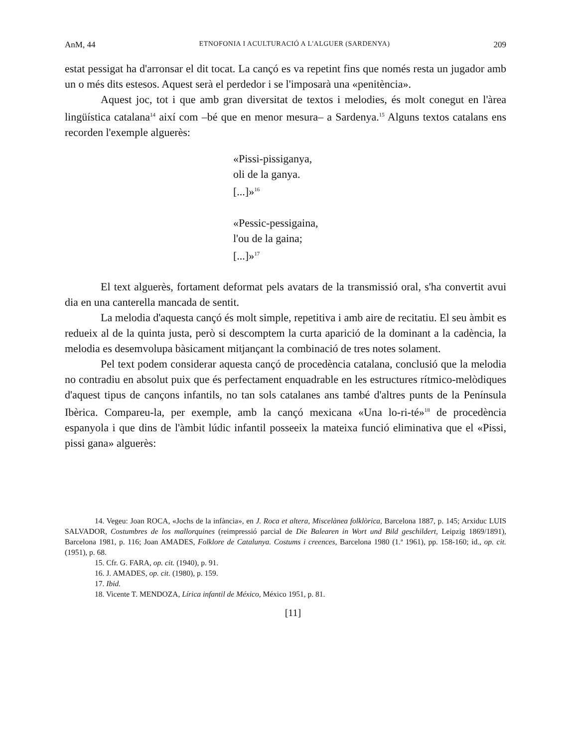AnM, 44 ETNOFONIA I ACULTURACIÓ A L'ALGUER (SARDENYA) 209
estat pessigat ha d'arronsar el dit tocat. La cançó es va repetint fins que només resta un jugador amb un o més dits estesos. Aquest serà el perdedor i se l'imposarà una «penitència».
Aquest joc, tot i que amb gran diversitat de textos i melodies, és molt conegut en l'àrea lingüística catalana<sup>14</sup> així com –bé que en menor mesura– a Sardenya.<sup>15</sup> Alguns textos catalans ens recorden l'exemple alguerès:
«Pissi-pissiganya,
oli de la ganya.
[...]»<sup>16</sup>
«Pessic-pessigaina,
l'ou de la gaina;
[...]»<sup>17</sup>
El text alguerès, fortament deformat pels avatars de la transmissió oral, s'ha convertit avui dia en una canterella mancada de sentit.
La melodia d'aquesta cançó és molt simple, repetitiva i amb aire de recitatiu. El seu àmbit es redueix al de la quinta justa, però si descomptem la curta aparició de la dominant a la cadència, la melodia es desemvolupa bàsicament mitjançant la combinació de tres notes solament.
Pel text podem considerar aquesta cançó de procedència catalana, conclusió que la melodia no contradiu en absolut puix que és perfectament enquadrable en les estructures rítmico-melòdiques d'aquest tipus de cançons infantils, no tan sols catalanes ans també d'altres punts de la Península Ibèrica. Compareu-la, per exemple, amb la cançó mexicana «Una lo-ri-té»<sup>18</sup> de procedència espanyola i que dins de l'àmbit lúdic infantil posseeix la mateixa funció eliminativa que el «Pissi, pissi gana» alguerès:
14. Vegeu: Joan ROCA, «Jochs de la infància», en J. Roca et altera, Miscelànea folklòrica, Barcelona 1887, p. 145; Arxiduc LUIS SALVADOR, Costumbres de los mallorquines (reimpressió parcial de Die Balearen in Wort und Bild geschildert, Leipzig 1869/1891), Barcelona 1981, p. 116; Joan AMADES, Folklore de Catalunya. Costums i creences, Barcelona 1980 (1.ª 1961), pp. 158-160; id., op. cit. (1951), p. 68.
15. Cfr. G. FARA, op. cit. (1940), p. 91.
16. J. AMADES, op. cit. (1980), p. 159.
17. Ibid.
18. Vicente T. MENDOZA, Lírica infantil de México, México 1951, p. 81.
[11]